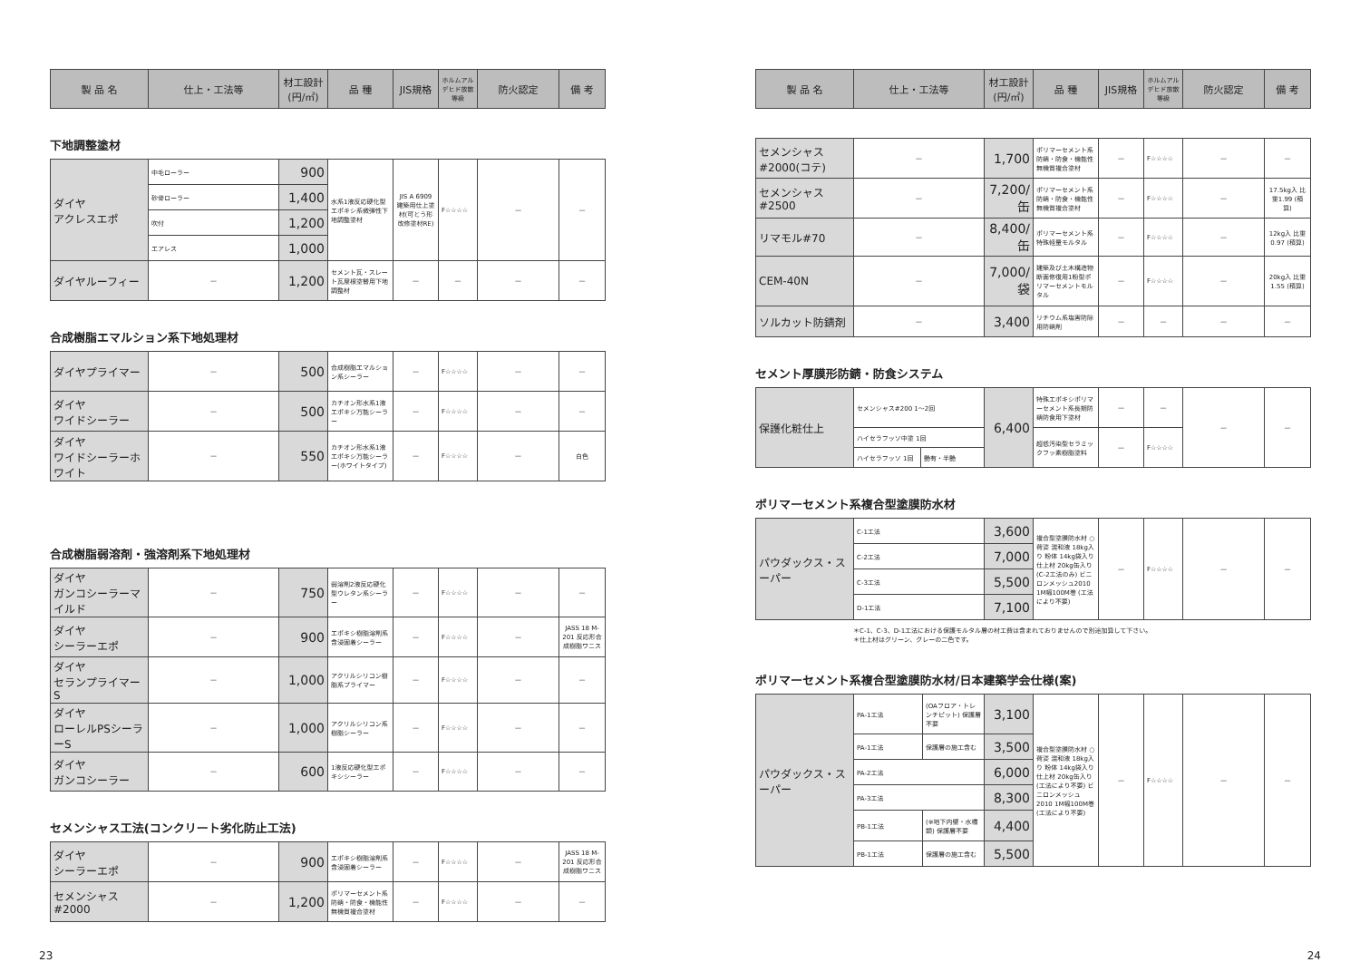| 製 品 名 | 仕上・工法等 | 材工設計(円/㎡) | 品 種 | JIS規格 | ホルムアルデヒド放散等級 | 防火認定 | 備 考 |
| --- | --- | --- | --- | --- | --- | --- | --- |
下地調整塗材
| ダイヤ アクレスエポ | 中毛ローラー | 900 | 水系1液反応硬化型エポキシ系微弾性下地調整塗材 | JIS A 6909 建築用仕上塗材(可とう形改修塗材RE) | F☆☆☆☆ | — | — |
| | 砂骨ローラー | 1,400 | | | | | |
| | 吹付 | 1,200 | | | | | |
| | エアレス | 1,000 | | | | | |
| ダイヤルーフィー | — | 1,200 | セメント瓦・スレート瓦屋根塗替用下地調整材 | — | — | — | — |
合成樹脂エマルション系下地処理材
| ダイヤプライマー | — | 500 | 合成樹脂エマルション系シーラー | — | F☆☆☆☆ | — | — |
| ダイヤ ワイドシーラー | — | 500 | カチオン形水系1液エポキシ万能シーラー | — | F☆☆☆☆ | — | — |
| ダイヤ ワイドシーラーホワイト | — | 550 | カチオン形水系1液エポキシ万能シーラー(ホワイトタイプ) | — | F☆☆☆☆ | — | 白色 |
合成樹脂弱溶剤・強溶剤系下地処理材
| ダイヤ ガンコシーラーマイルド | — | 750 | 弱溶剤2液反応硬化型ウレタン系シーラー | — | F☆☆☆☆ | — | — |
| ダイヤ シーラーエポ | — | 900 | エポキシ樹脂溶剤系含浸固着シーラー | — | F☆☆☆☆ | — | JASS 18 M-201 反応形合成樹脂ワニス |
| ダイヤ セランプライマーS | — | 1,000 | アクリルシリコン樹脂系プライマー | — | F☆☆☆☆ | — | — |
| ダイヤ ローレルPSシーラーS | — | 1,000 | アクリルシリコン系樹脂シーラー | — | F☆☆☆☆ | — | — |
| ダイヤ ガンコシーラー | — | 600 | 1液反応硬化型エポキシシーラー | — | F☆☆☆☆ | — | — |
セメンシャス工法(コンクリート劣化防止工法)
| ダイヤ シーラーエポ | — | 900 | エポキシ樹脂溶剤系含浸固着シーラー | — | F☆☆☆☆ | — | JASS 18 M-201 反応形合成樹脂ワニス |
| セメンシャス#2000 | — | 1,200 | ポリマーセメント系防錆・防食・機能性無機質複合塗材 | — | F☆☆☆☆ | — | — |
23
| 製 品 名 | 仕上・工法等 | 材工設計(円/㎡) | 品 種 | JIS規格 | ホルムアルデヒド放散等級 | 防火認定 | 備 考 |
| --- | --- | --- | --- | --- | --- | --- | --- |
| セメンシャス#2000(コテ) | — | 1,700 | ポリマーセメント系防錆・防食・機能性無機質複合塗材 | — | F☆☆☆☆ | — | — |
| セメンシャス#2500 | — | 7,200/缶 | ポリマーセメント系防錆・防食・機能性無機質複合塗材 | — | F☆☆☆☆ | — | 17.5kg入 比重1.99 (積算) |
| リマモル#70 | — | 8,400/缶 | ポリマーセメント系特殊軽量モルタル | — | F☆☆☆☆ | — | 12kg入 比重0.97 (積算) |
| CEM-40N | — | 7,000/袋 | 建築及び土木構造物断面修復用1粉型ポリマーセメントモルタル | — | F☆☆☆☆ | — | 20kg入 比重1.55 (積算) |
| ソルカット防錆剤 | — | 3,400 | リチウム系塩害防除用防錆剤 | — | — | — | — |
セメント厚膜形防錆・防食システム
| 保護化粧仕上 | セメンシャス#200 1〜2回 | | 6,400 | 特殊エポキシポリマーセメント系長期防錆防食用下塗材 | — | — | — | — |
| | ハイセラフッソ中塗 1回 | | | 超低汚染型セラミックフッ素樹脂塗料 | — | F☆☆☆☆ | | |
| | ハイセラフッソ 1回 | 艶有・半艶 | | | | | | |
ポリマーセメント系複合型塗膜防水材
| パウダックス・スーパー | C-1工法 | 3,600 | 複合型塗膜防水材 ○荷姿 混和液 18kg入り 粉体 14kg袋入り 仕上材 20kg缶入り (C-2工法のみ) ビニロンメッシュ2010 1M幅100M巻 (工法により不要) | — | F☆☆☆☆ | — | — |
| | C-2工法 | 7,000 | | | | | |
| | C-3工法 | 5,500 | | | | | |
| | D-1工法 | 7,100 | | | | | |
＊C-1、C-3、D-1工法における保護モルタル層の材工費は含まれておりませんので別途加算して下さい。
＊仕上材はグリーン、グレーの二色です。
ポリマーセメント系複合型塗膜防水材/日本建築学会仕様(案)
| パウダックス・スーパー | PA-1工法 | (OAフロア・トレンチピット) 保護層不要 | 3,100 | 複合型塗膜防水材 ○荷姿 混和液 18kg入り 粉体 14kg袋入り 仕上材 20kg缶入り (工法により不要) ビニロンメッシュ2010 1M幅100M巻 (工法により不要) | — | F☆☆☆☆ | — | — |
| | PA-1工法 | 保護層の施工含む | 3,500 | | | | | |
| | PA-2工法 | | 6,000 | | | | | |
| | PA-3工法 | | 8,300 | | | | | |
| | PB-1工法 | (※地下内壁・水槽類) 保護層不要 | 4,400 | | | | | |
| | PB-1工法 | 保護層の施工含む | 5,500 | | | | | |
24